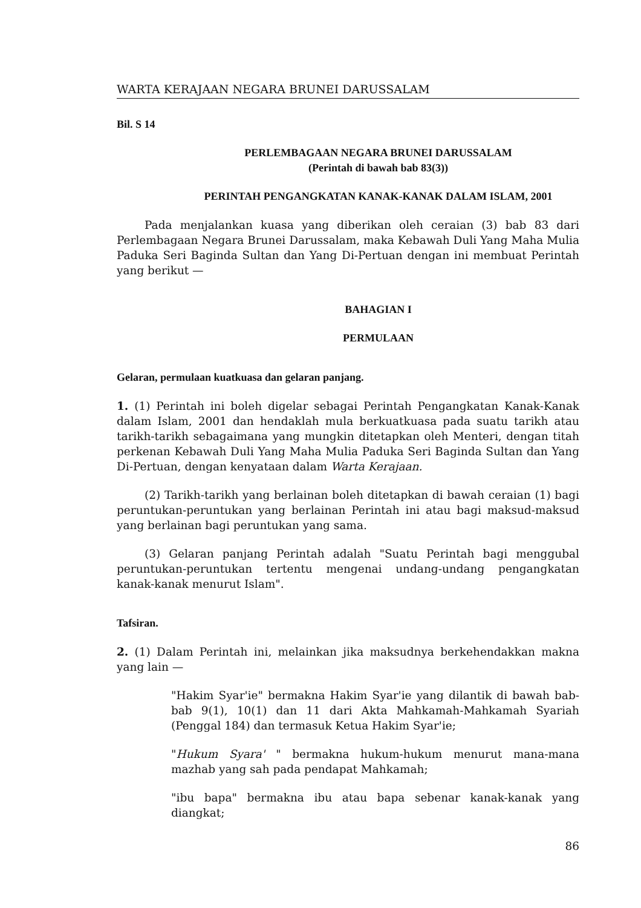WARTA KERAJAAN NEGARA BRUNEI DARUSSALAM
Bil. S 14
PERLEMBAGAAN NEGARA BRUNEI DARUSSALAM
(Perintah di bawah bab 83(3))
PERINTAH PENGANGKATAN KANAK-KANAK DALAM ISLAM, 2001
Pada menjalankan kuasa yang diberikan oleh ceraian (3) bab 83 dari Perlembagaan Negara Brunei Darussalam, maka Kebawah Duli Yang Maha Mulia Paduka Seri Baginda Sultan dan Yang Di-Pertuan dengan ini membuat Perintah yang berikut —
BAHAGIAN I
PERMULAAN
Gelaran, permulaan kuatkuasa dan gelaran panjang.
1. (1) Perintah ini boleh digelar sebagai Perintah Pengangkatan Kanak-Kanak dalam Islam, 2001 dan hendaklah mula berkuatkuasa pada suatu tarikh atau tarikh-tarikh sebagaimana yang mungkin ditetapkan oleh Menteri, dengan titah perkenan Kebawah Duli Yang Maha Mulia Paduka Seri Baginda Sultan dan Yang Di-Pertuan, dengan kenyataan dalam Warta Kerajaan.
(2) Tarikh-tarikh yang berlainan boleh ditetapkan di bawah ceraian (1) bagi peruntukan-peruntukan yang berlainan Perintah ini atau bagi maksud-maksud yang berlainan bagi peruntukan yang sama.
(3) Gelaran panjang Perintah adalah "Suatu Perintah bagi menggubal peruntukan-peruntukan tertentu mengenai undang-undang pengangkatan kanak-kanak menurut Islam".
Tafsiran.
2. (1) Dalam Perintah ini, melainkan jika maksudnya berkehendakkan makna yang lain —
"Hakim Syar'ie" bermakna Hakim Syar'ie yang dilantik di bawah bab-bab 9(1), 10(1) dan 11 dari Akta Mahkamah-Mahkamah Syariah (Penggal 184) dan termasuk Ketua Hakim Syar'ie;
"Hukum Syara' " bermakna hukum-hukum menurut mana-mana mazhab yang sah pada pendapat Mahkamah;
"ibu bapa" bermakna ibu atau bapa sebenar kanak-kanak yang diangkat;
86